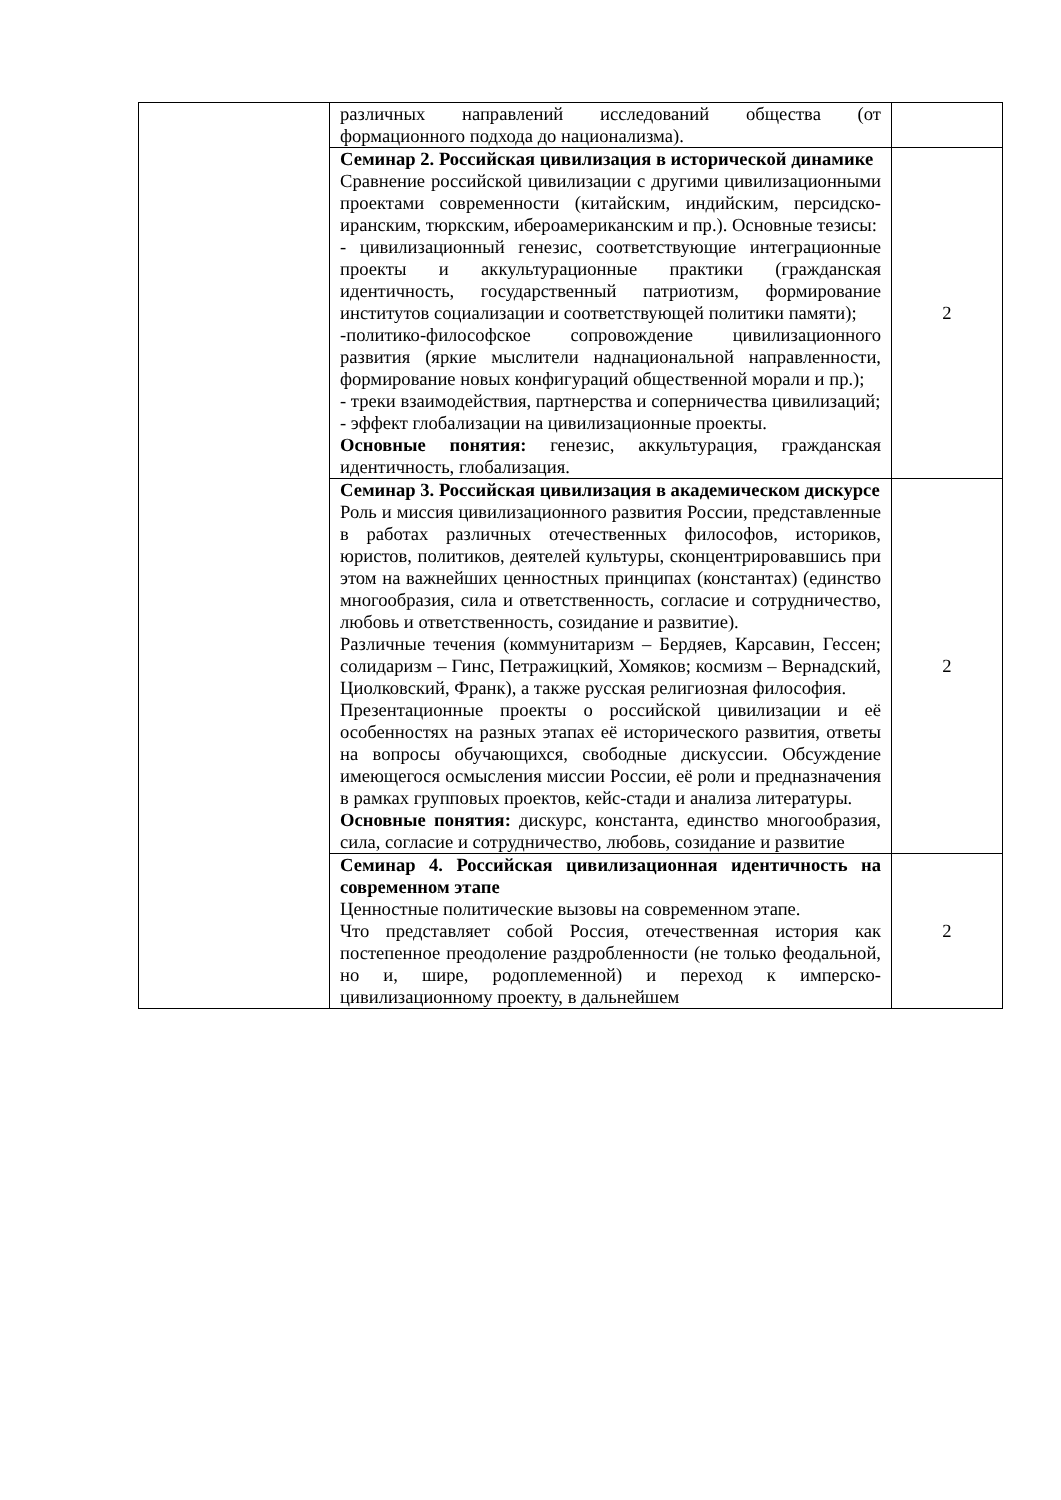| | различных направлений исследований общества (от формационного подхода до национализма). | |
| | Семинар 2. Российская цивилизация в исторической динамике Сравнение российской цивилизации с другими цивилизационными проектами современности (китайским, индийским, персидско-иранским, тюркским, ибероамериканским и пр.). Основные тезисы: - цивилизационный генезис, соответствующие интеграционные проекты и аккультурационные практики (гражданская идентичность, государственный патриотизм, формирование институтов социализации и соответствующей политики памяти); -политико-философское сопровождение цивилизационного развития (яркие мыслители наднациональной направленности, формирование новых конфигураций общественной морали и пр.); - треки взаимодействия, партнерства и соперничества цивилизаций; - эффект глобализации на цивилизационные проекты. Основные понятия: генезис, аккультурация, гражданская идентичность, глобализация. | 2 |
| | Семинар 3. Российская цивилизация в академическом дискурсе Роль и миссия цивилизационного развития России, представленные в работах различных отечественных философов, историков, юристов, политиков, деятелей культуры, сконцентрировавшись при этом на важнейших ценностных принципах (константах) (единство многообразия, сила и ответственность, согласие и сотрудничество, любовь и ответственность, созидание и развитие). Различные течения (коммунитаризм – Бердяев, Карсавин, Гессен; солидаризм – Гинс, Петражицкий, Хомяков; космизм – Вернадский, Циолковский, Франк), а также русская религиозная философия. Презентационные проекты о российской цивилизации и её особенностях на разных этапах её исторического развития, ответы на вопросы обучающихся, свободные дискуссии. Обсуждение имеющегося осмысления миссии России, её роли и предназначения в рамках групповых проектов, кейс-стади и анализа литературы. Основные понятия: дискурс, константа, единство многообразия, сила, согласие и сотрудничество, любовь, созидание и развитие | 2 |
| | Семинар 4. Российская цивилизационная идентичность на современном этапе Ценностные политические вызовы на современном этапе. Что представляет собой Россия, отечественная история как постепенное преодоление раздробленности (не только феодальной, но и, шире, родоплеменной) и переход к имперско-цивилизационному проекту, в дальнейшем | 2 |